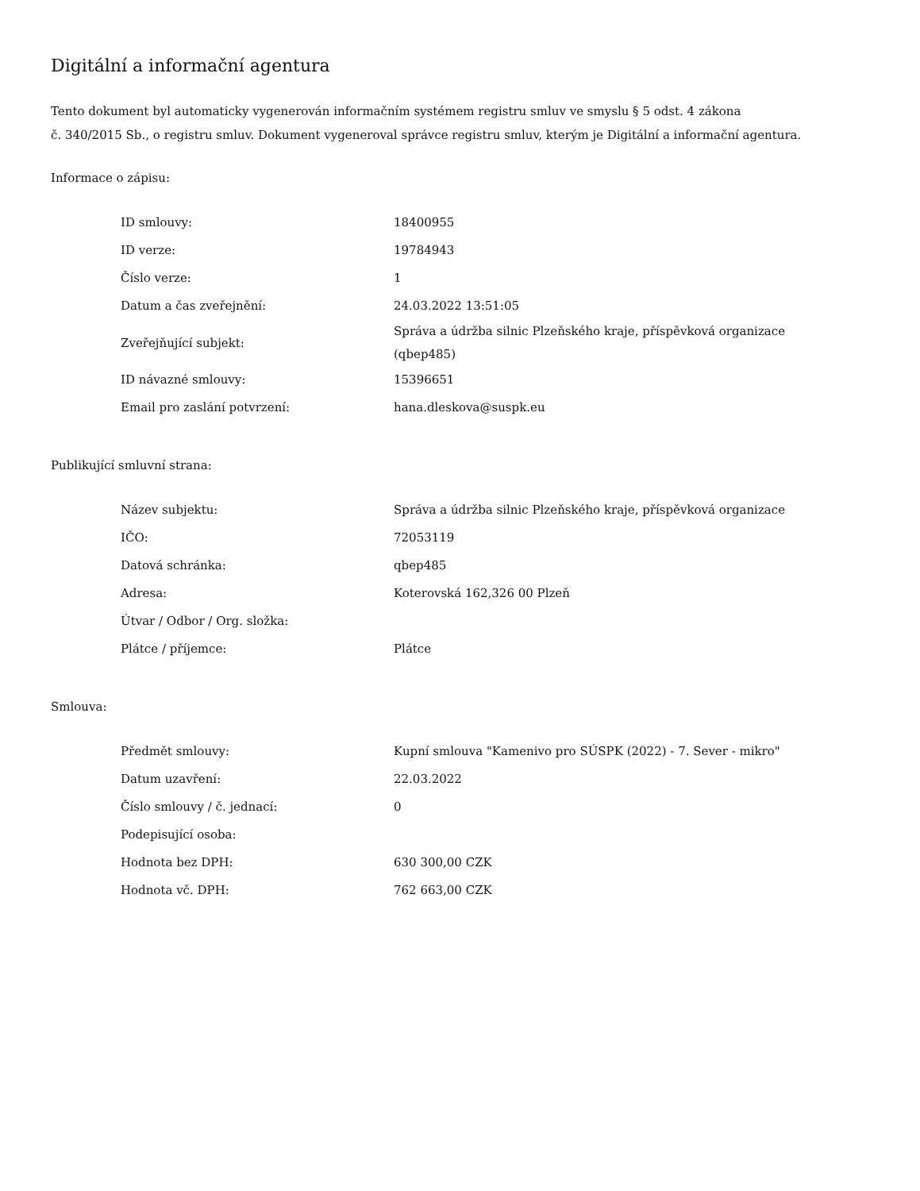Digitální a informační agentura
Tento dokument byl automaticky vygenerován informačním systémem registru smluv ve smyslu § 5 odst. 4 zákona
č. 340/2015 Sb., o registru smluv. Dokument vygeneroval správce registru smluv, kterým je Digitální a informační agentura.
Informace o zápisu:
| ID smlouvy: | 18400955 |
| ID verze: | 19784943 |
| Číslo verze: | 1 |
| Datum a čas zveřejnění: | 24.03.2022 13:51:05 |
| Zveřejňující subjekt: | Správa a údržba silnic Plzeňského kraje, příspěvková organizace (qbep485) |
| ID návazné smlouvy: | 15396651 |
| Email pro zaslání potvrzení: | hana.dleskova@suspk.eu |
Publikující smluvní strana:
| Název subjektu: | Správa a údržba silnic Plzeňského kraje, příspěvková organizace |
| IČO: | 72053119 |
| Datová schránka: | qbep485 |
| Adresa: | Koterovská 162,326 00 Plzeň |
| Útvar / Odbor / Org. složka: | |
| Plátce / příjemce: | Plátce |
Smlouva:
| Předmět smlouvy: | Kupní smlouva "Kamenivo pro SÚSPK (2022) - 7. Sever - mikro" |
| Datum uzavření: | 22.03.2022 |
| Číslo smlouvy / č. jednací: | 0 |
| Podepisující osoba: | |
| Hodnota bez DPH: | 630 300,00 CZK |
| Hodnota vč. DPH: | 762 663,00 CZK |